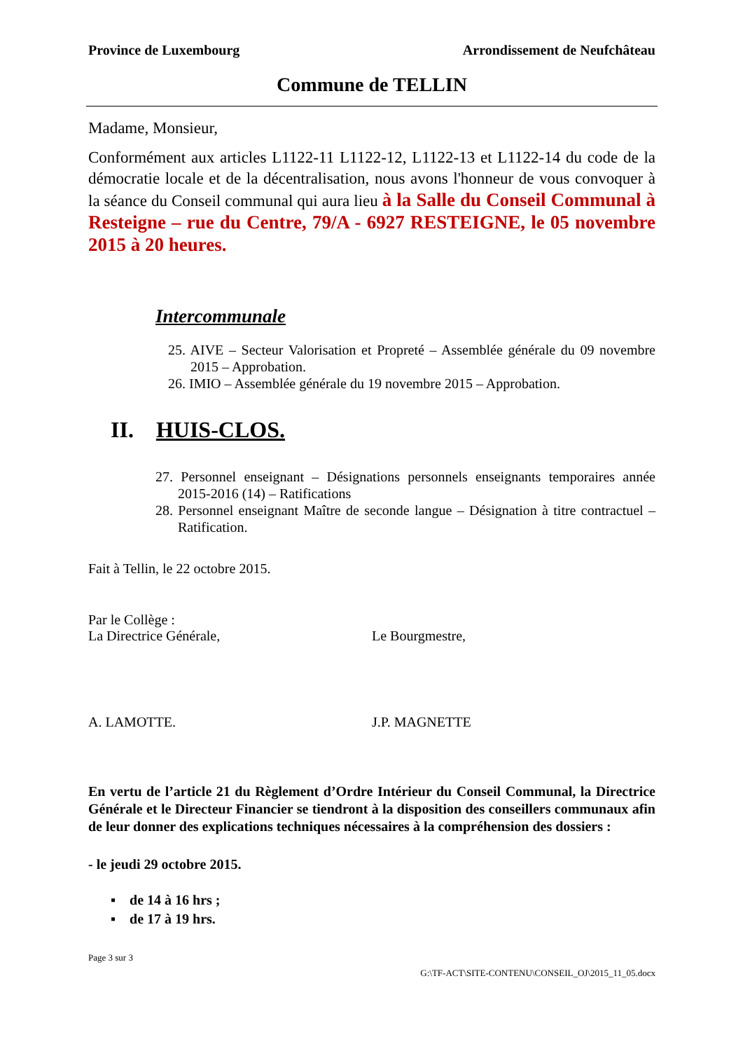Province de Luxembourg Arrondissement de Neufchâteau
Commune de TELLIN
Madame, Monsieur,
Conformément aux articles L1122-11 L1122-12, L1122-13 et L1122-14 du code de la démocratie locale et de la décentralisation, nous avons l'honneur de vous convoquer à la séance du Conseil communal qui aura lieu à la Salle du Conseil Communal à Resteigne – rue du Centre, 79/A - 6927 RESTEIGNE, le 05 novembre 2015 à 20 heures.
Intercommunale
25. AIVE – Secteur Valorisation et Propreté – Assemblée générale du 09 novembre 2015 – Approbation.
26. IMIO – Assemblée générale du 19 novembre 2015 – Approbation.
II. HUIS-CLOS.
27. Personnel enseignant – Désignations personnels enseignants temporaires année 2015-2016 (14) – Ratifications
28. Personnel enseignant Maître de seconde langue – Désignation à titre contractuel – Ratification.
Fait à Tellin, le 22 octobre 2015.
Par le Collège :
La Directrice Générale, Le Bourgmestre,
A. LAMOTTE. J.P. MAGNETTE
En vertu de l’article 21 du Règlement d’Ordre Intérieur du Conseil Communal, la Directrice Générale et le Directeur Financier se tiendront à la disposition des conseillers communaux afin de leur donner des explications techniques nécessaires à la compréhension des dossiers :
- le jeudi 29 octobre 2015.
▪ de 14 à 16 hrs ;
▪ de 17 à 19 hrs.
Page 3 sur 3
G:\TF-ACT\SITE-CONTENU\CONSEIL_OJ\2015_11_05.docx